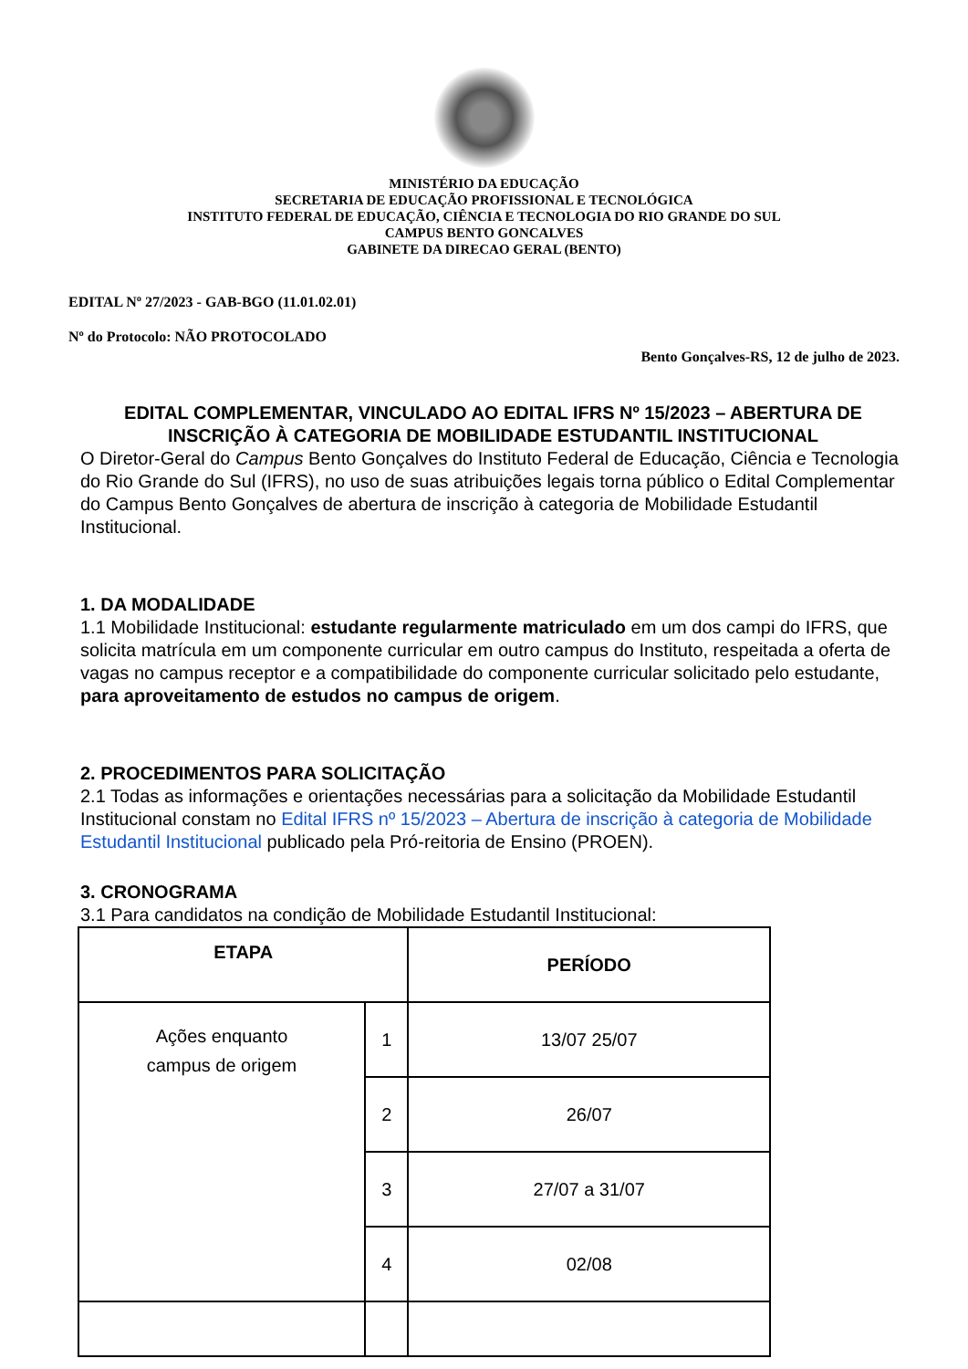MINISTÉRIO DA EDUCAÇÃO
SECRETARIA DE EDUCAÇÃO PROFISSIONAL E TECNOLÓGICA
INSTITUTO FEDERAL DE EDUCAÇÃO, CIÊNCIA E TECNOLOGIA DO RIO GRANDE DO SUL
CAMPUS BENTO GONCALVES
GABINETE DA DIRECAO GERAL (BENTO)
EDITAL Nº 27/2023 - GAB-BGO (11.01.02.01)
Nº do Protocolo: NÃO PROTOCOLADO
Bento Gonçalves-RS, 12 de julho de 2023.
EDITAL COMPLEMENTAR, VINCULADO AO EDITAL IFRS Nº 15/2023 – ABERTURA DE INSCRIÇÃO À CATEGORIA DE MOBILIDADE ESTUDANTIL INSTITUCIONAL
O Diretor-Geral do Campus Bento Gonçalves do Instituto Federal de Educação, Ciência e Tecnologia do Rio Grande do Sul (IFRS), no uso de suas atribuições legais torna público o Edital Complementar do Campus Bento Gonçalves de abertura de inscrição à categoria de Mobilidade Estudantil Institucional.
1. DA MODALIDADE
1.1 Mobilidade Institucional: estudante regularmente matriculado em um dos campi do IFRS, que solicita matrícula em um componente curricular em outro campus do Instituto, respeitada a oferta de vagas no campus receptor e a compatibilidade do componente curricular solicitado pelo estudante, para aproveitamento de estudos no campus de origem.
2. PROCEDIMENTOS PARA SOLICITAÇÃO
2.1 Todas as informações e orientações necessárias para a solicitação da Mobilidade Estudantil Institucional constam no Edital IFRS nº 15/2023 – Abertura de inscrição à categoria de Mobilidade Estudantil Institucional publicado pela Pró-reitoria de Ensino (PROEN).
3. CRONOGRAMA
3.1 Para candidatos na condição de Mobilidade Estudantil Institucional:
| ETAPA | | PERÍODO |
| --- | --- | --- |
| Ações enquanto campus de origem | 1 | 13/07 25/07 |
| | 2 | 26/07 |
| | 3 | 27/07 a 31/07 |
| | 4 | 02/08 |